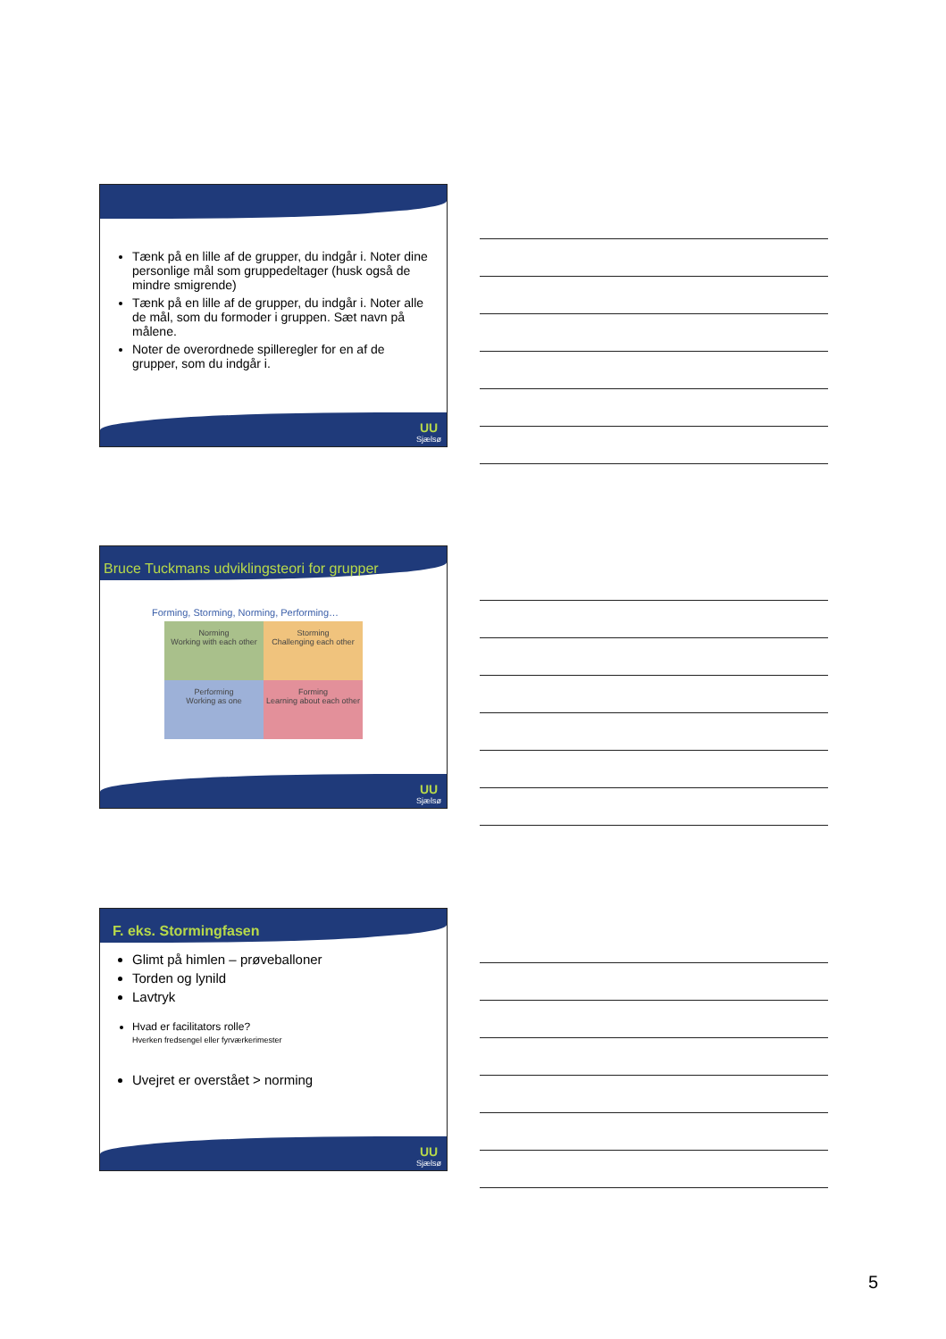Tænk på en lille af de grupper, du indgår i. Noter dine personlige mål som gruppedeltager (husk også de mindre smigrende)
Tænk på en lille af de grupper, du indgår i. Noter alle de mål, som du formoder i gruppen. Sæt navn på målene.
Noter de overordnede spilleregler for en af de grupper, som du indgår i.
UU
Sjælsø
Bruce Tuckmans udviklingsteori for grupper
Forming, Storming, Norming, Performing…
Norming
Working with each other
Storming
Challenging each other
Performing
Working as one
Forming
Learning about each other
UU
Sjælsø
F. eks. Stormingfasen
Glimt på himlen – prøveballoner
Torden og lynild
Lavtryk
Hvad er facilitators rolle?
Hverken fredsengel eller fyrværkerimester
Uvejret er overstået > norming
UU
Sjælsø
5